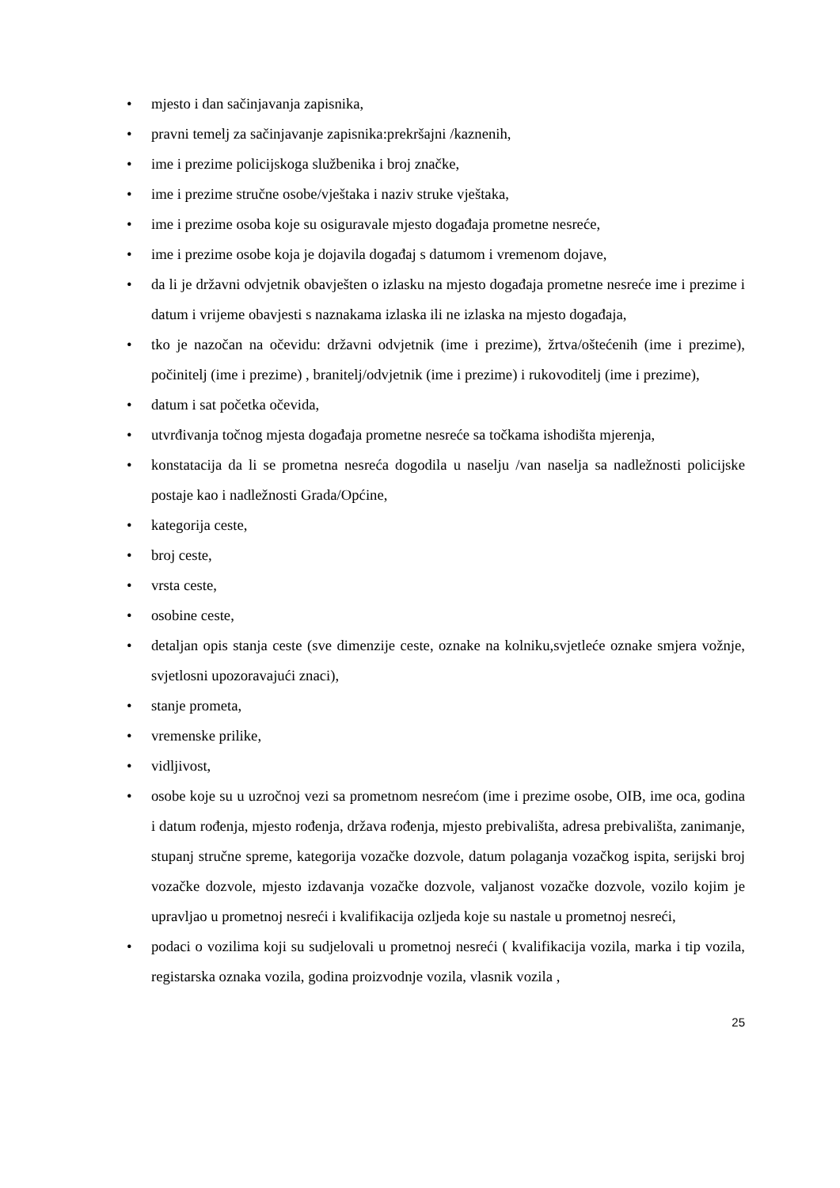• mjesto i dan sačinjavanja zapisnika,
• pravni temelj za sačinjavanje zapisnika:prekršajni /kaznenih,
• ime i prezime policijskoga službenika i broj značke,
• ime i prezime stručne osobe/vještaka i naziv struke vještaka,
• ime i prezime osoba koje su osiguravale mjesto događaja prometne nesreće,
• ime i prezime osobe koja je dojavila događaj s datumom i vremenom dojave,
• da li je državni odvjetnik obavješten o izlasku na mjesto događaja prometne nesreće ime i prezime i datum i vrijeme obavjesti s naznakama izlaska ili ne izlaska na mjesto događaja,
• tko je nazočan na očevidu: državni odvjetnik (ime i prezime), žrtva/oštećenih (ime i prezime), počinitelj (ime i prezime) , branitelj/odvjetnik (ime i prezime) i rukovoditelj (ime i prezime),
• datum i sat početka očevida,
• utvrđivanja točnog mjesta događaja prometne nesreće sa točkama ishodišta mjerenja,
• konstatacija da li se prometna nesreća dogodila u naselju /van naselja sa nadležnosti policijske postaje kao i nadležnosti Grada/Općine,
• kategorija ceste,
• broj ceste,
• vrsta ceste,
• osobine ceste,
• detaljan opis stanja ceste (sve dimenzije ceste, oznake na kolniku,svjetleće oznake smjera vožnje, svjetlosni upozoravajući znaci),
• stanje prometa,
• vremenske prilike,
• vidljivost,
• osobe koje su u uzročnoj vezi sa prometnom nesrećom (ime i prezime osobe, OIB, ime oca, godina i datum rođenja, mjesto rođenja, država rođenja, mjesto prebivališta, adresa prebivališta, zanimanje, stupanj stručne spreme, kategorija vozačke dozvole, datum polaganja vozačkog ispita, serijski broj vozačke dozvole, mjesto izdavanja vozačke dozvole, valjanost vozačke dozvole, vozilo kojim je upravljao u prometnoj nesreći i kvalifikacija ozljeda koje su nastale u prometnoj nesreći,
• podaci o vozilima koji su sudjelovali u prometnoj nesreći ( kvalifikacija vozila, marka i tip vozila, registarska oznaka vozila, godina proizvodnje vozila, vlasnik vozila ,
25